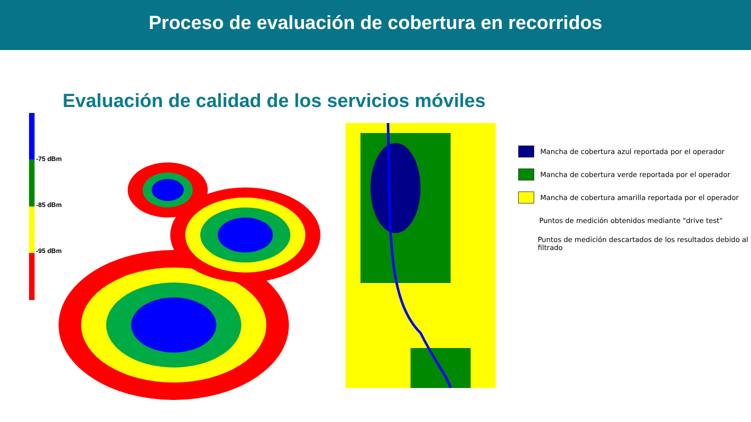Proceso de evaluación de cobertura en recorridos
Evaluación de calidad de los servicios móviles
-75 dBm
-85 dBm
-95 dBm
Mancha de cobertura azul reportada por el operador
Mancha de cobertura verde reportada por el operador
Mancha de cobertura amarilla reportada por el operador
Puntos de medición obtenidos mediante "drive test"
Puntos de medición descartados de los resultados debido al filtrado